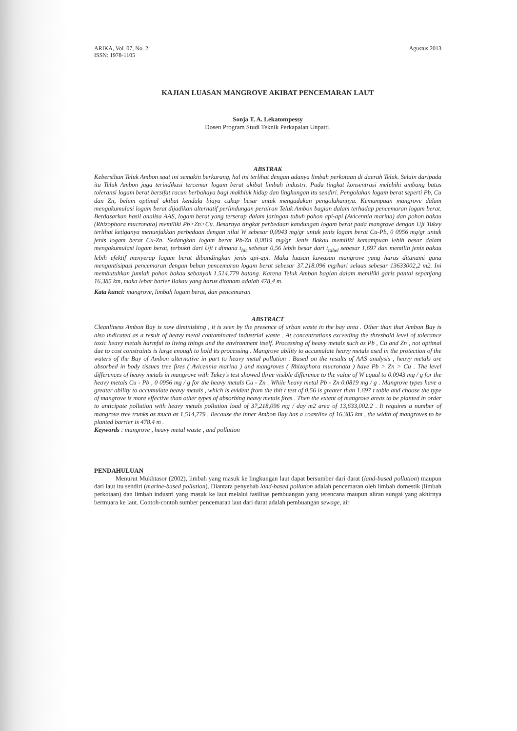ARIKA, Vol. 07, No. 2
ISSN: 1978-1105
Agustus 2013
KAJIAN LUASAN MANGROVE AKIBAT PENCEMARAN LAUT
Sonja T. A. Lekatompessy
Dosen Program Studi Teknik Perkapalan Unpatti.
ABSTRAK
Kebersihan Teluk Ambon saat ini semakin berkurang, hal ini terlihat dengan adanya limbah perkotaan di daerah Teluk. Selain daripada itu Teluk Ambon juga terindikasi tercemar logam berat akibat limbah industri. Pada tingkat konsentrasi melebihi ambang batas toleransi logam berat bersifat racun berbahaya bagi makhluk hidup dan lingkungan itu sendiri. Pengolahan logam berat seperti Pb, Cu dan Zn, belum optimal akibat kendala biaya cukup besar untuk mengadakan pengolahannya. Kemampuan mangrove dalam mengakumulasi logam berat dijadikan alternatif perlindungan perairan Teluk Ambon bagian dalam terhadap pencemaran logam berat. Berdasarkan hasil analisa AAS, logam berat yang terserap dalam jaringan tubuh pohon api-api (Avicennia marina) dan pohon bakau (Rhizophora mucronata) memiliki Pb>Zn>Cu. Besarnya tingkat perbedaan kandungan logam berat pada mangrove dengan Uji Tukey terlihat ketiganya menunjukkan perbedaan dengan nilai W sebesar 0,0943 mg/gr untuk jenis logam berat Cu-Pb, 0 0956 mg/gr untuk jenis logam berat Cu-Zn. Sedangkan logam berat Pb-Zn 0,0819 mg/gr. Jenis Bakau memiliki kemampuan lebih besar dalam mengakumulasi logam berat, terbukti dari Uji t dimana t<sub>hit</sub> sebesar 0,56 lebih besar dari t<sub>tabel</sub> sebesar 1,697 dan memilih jenis bakau lebih efektif menyerap logam berat dibandingkan jenis api-api. Maka luasan kawasan mangrove yang harus ditanami guna mengantisipasi pencemaran dengan beban pencemaran logam berat sebesar 37.218.096 mg/hari seluas sebesar 13633002,2 m2. Ini membutuhkan jumlah pohon bakau sebanyak 1.514.779 batang. Karena Teluk Ambon bagian dalam memiliki garis pantai sepanjang 16,385 km, maka lebar barier Bakau yang harus ditanam adalah 478,4 m.
Kata kunci: mangrove, limbah logam berat, dan pencemaran
ABSTRACT
Cleanliness Ambon Bay is now diminishing , it is seen by the presence of urban waste in the bay area . Other than that Ambon Bay is also indicated as a result of heavy metal contaminated industrial waste . At concentrations exceeding the threshold level of tolerance toxic heavy metals harmful to living things and the environment itself. Processing of heavy metals such as Pb , Cu and Zn , not optimal due to cost constraints is large enough to hold its processing . Mangrove ability to accumulate heavy metals used in the protection of the waters of the Bay of Ambon alternative in part to heavy metal pollution . Based on the results of AAS analysis , heavy metals are absorbed in body tissues tree fires ( Avicennia marina ) and mangroves ( Rhizophora mucronata ) have Pb > Zn > Cu . The level differences of heavy metals in mangrove with Tukey's test showed three visible difference to the value of W equal to 0.0943 mg / g for the heavy metals Cu - Pb , 0 0956 mg / g for the heavy metals Cu - Zn . While heavy metal Pb - Zn 0.0819 mg / g . Mangrove types have a greater ability to accumulate heavy metals , which is evident from the thit t test of 0.56 is greater than 1.697 t table and choose the type of mangrove is more effective than other types of absorbing heavy metals fires . Then the extent of mangrove areas to be planted in order to anticipate pollution with heavy metals pollution load of 37,218,096 mg / day m2 area of 13,633,002.2 . It requires a number of mangrove tree trunks as much as 1,514,779 . Because the inner Ambon Bay has a coastline of 16.385 km , the width of mangroves to be planted barrier is 478.4 m .
Keywords : mangrove , heavy metal waste , and pollution
PENDAHULUAN
Menurut Mukhtasor (2002), limbah yang masuk ke lingkungan laut dapat bersumber dari darat (land-based pollution) maupun dari laut itu sendiri (marine-based pollution). Diantara penyebab land-based pollution adalah pencemaran oleh limbah domestik (limbah perkotaan) dan limbah industri yang masuk ke laut melalui fasilitas pembuangan yang terencana maupun aliran sungai yang akhirnya bermuara ke laut. Contoh-contoh sumber pencemaran laut dari darat adalah pembuangan sewage, air